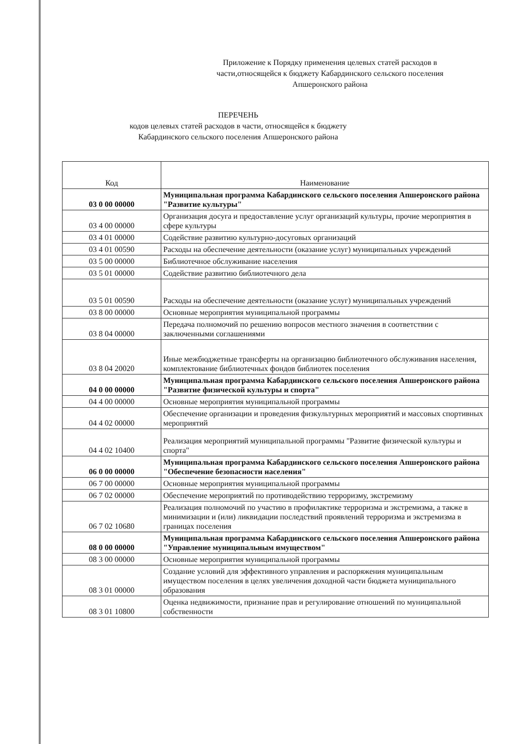Приложение к Порядку применения целевых статей расходов в части,относящейся к бюджету Кабардинского сельского поселения Апшеронского района
ПЕРЕЧЕНЬ
кодов целевых статей расходов в части, относящейся к бюджету
Кабардинского сельского поселения Апшеронского района
| Код | Наименование |
| --- | --- |
| 03 0 00 00000 | Муниципальная программа Кабардинского сельского поселения Апшеронского района "Развитие культуры" |
| 03 4 00 00000 | Организация досуга и предоставление услуг организаций культуры, прочие мероприятия в сфере культуры |
| 03 4 01 00000 | Содействие развитию культурно-досуговых организаций |
| 03 4 01 00590 | Расходы на обеспечение деятельности (оказание услуг) муниципальных учреждений |
| 03 5 00 00000 | Библиотечное обслуживание населения |
| 03 5 01 00000 | Содействие развитию библиотечного дела |
| 03 5 01 00590 | Расходы на обеспечение деятельности (оказание услуг) муниципальных учреждений |
| 03 8 00 00000 | Основные мероприятия муниципальной программы |
| 03 8 04 00000 | Передача полномочий по решению вопросов местного значения в соответствии с заключенными соглашениями |
| 03 8 04 20020 | Иные межбюджетные трансферты на организацию библиотечного обслуживания населения, комплектование библиотечных фондов библиотек поселения |
| 04 0 00 00000 | Муниципальная программа Кабардинского сельского поселения Апшеронского района "Развитие физической культуры и спорта" |
| 04 4 00 00000 | Основные мероприятия муниципальной программы |
| 04 4 02 00000 | Обеспечение организации и проведения физкультурных мероприятий и массовых спортивных мероприятий |
| 04 4 02 10400 | Реализация мероприятий муниципальной программы "Развитие физической культуры и спорта" |
| 06 0 00 00000 | Муниципальная программа Кабардинского сельского поселения Апшеронского района "Обеспечение безопасности населения" |
| 06 7 00 00000 | Основные мероприятия муниципальной программы |
| 06 7 02 00000 | Обеспечение мероприятий по противодействию терроризму, экстремизму |
| 06 7 02 10680 | Реализация полномочий по участию в профилактике терроризма и экстремизма, а также в минимизации и (или) ликвидации последствий проявлений терроризма и экстремизма в границах поселения |
| 08 0 00 00000 | Муниципальная программа Кабардинского сельского поселения Апшеронского района "Управление муниципальным имуществом" |
| 08 3 00 00000 | Основные мероприятия муниципальной программы |
| 08 3 01 00000 | Создание условий для эффективного управления и распоряжения муниципальным имуществом поселения в целях увеличения доходной части бюджета муниципального образования |
| 08 3 01 10800 | Оценка недвижимости, признание прав и регулирование отношений по муниципальной собственности |